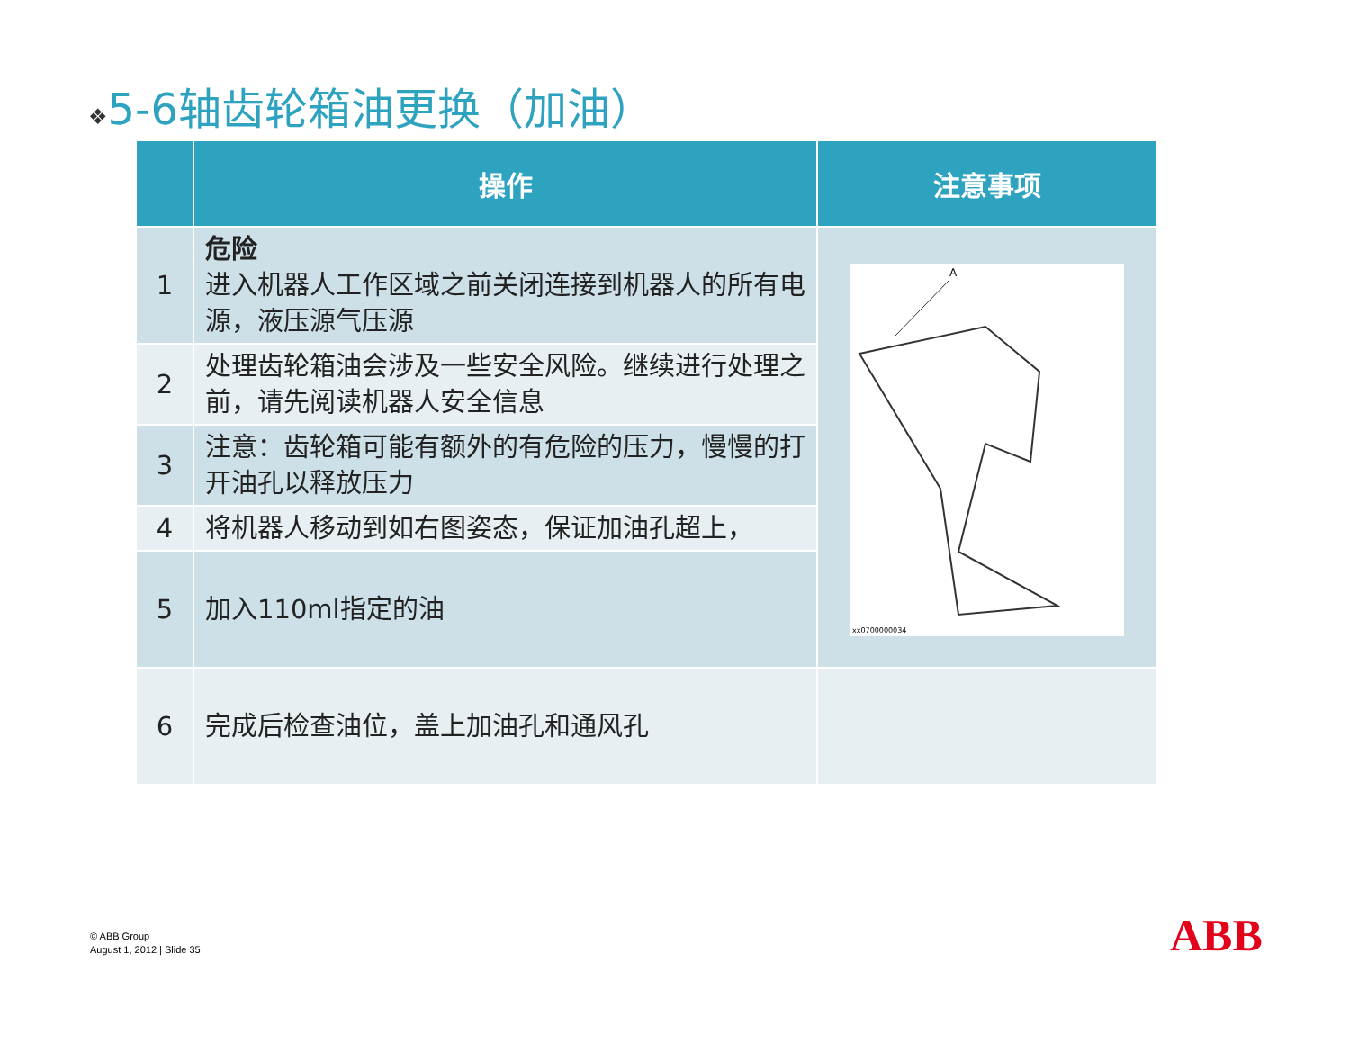❖5-6轴齿轮箱油更换（加油）
| | 操作 | 注意事项 |
| --- | --- | --- |
| 1 | 危险 进入机器人工作区域之前关闭连接到机器人的所有电源，液压源气压源 | A xx0700000034 |
| 2 | 处理齿轮箱油会涉及一些安全风险。继续进行处理之前，请先阅读机器人安全信息 | |
| 3 | 注意：齿轮箱可能有额外的有危险的压力，慢慢的打开油孔以释放压力 | |
| 4 | 将机器人移动到如右图姿态，保证加油孔超上， | |
| 5 | 加入110ml指定的油 | |
| 6 | 完成后检查油位，盖上加油孔和通风孔 | |
© ABB Group
August 1, 2012 | Slide 35
ABB